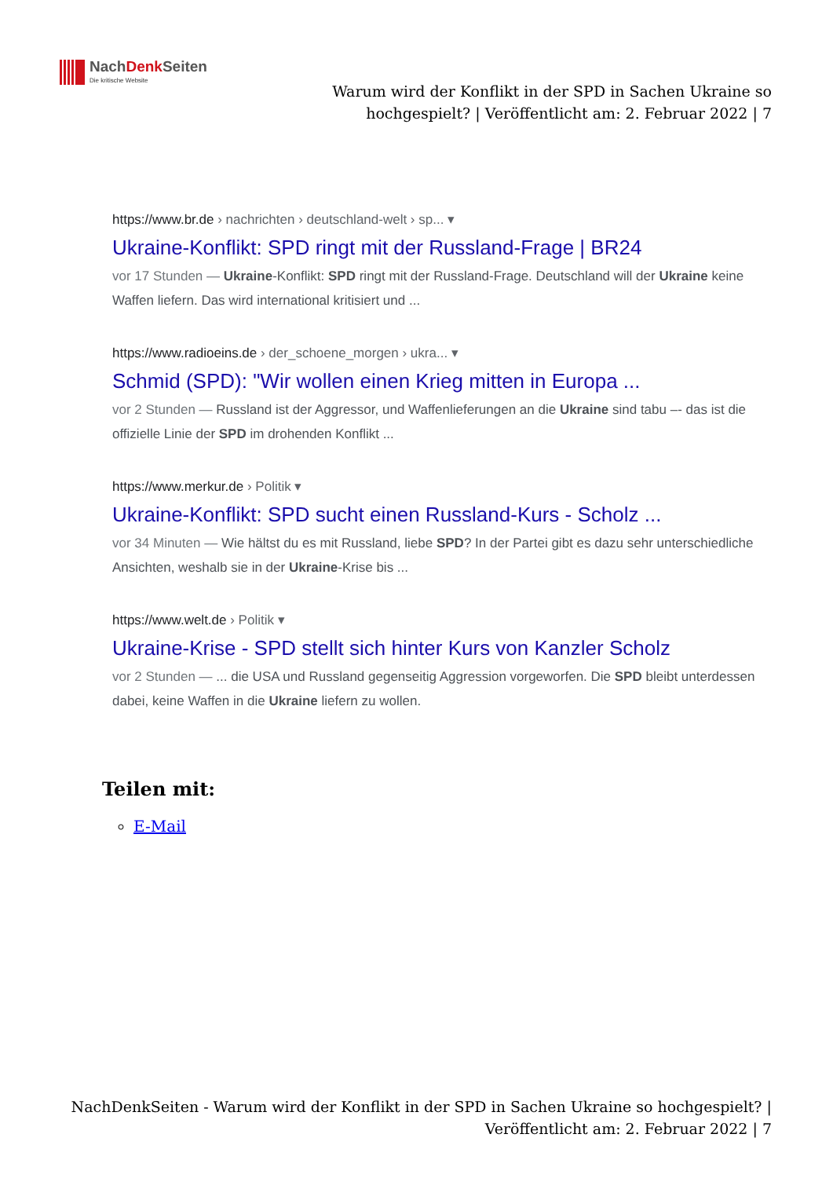NachDenk Seiten
Die kritische Website
Warum wird der Konflikt in der SPD in Sachen Ukraine so hochgespielt? | Veröffentlicht am: 2. Februar 2022 | 7
https://www.br.de › nachrichten › deutschland-welt › sp... ▾
Ukraine-Konflikt: SPD ringt mit der Russland-Frage | BR24
vor 17 Stunden — Ukraine-Konflikt: SPD ringt mit der Russland-Frage. Deutschland will der Ukraine keine Waffen liefern. Das wird international kritisiert und ...
https://www.radioeins.de › der_schoene_morgen › ukra... ▾
Schmid (SPD): "Wir wollen einen Krieg mitten in Europa ...
vor 2 Stunden — Russland ist der Aggressor, und Waffenlieferungen an die Ukraine sind tabu –- das ist die offizielle Linie der SPD im drohenden Konflikt ...
https://www.merkur.de › Politik ▾
Ukraine-Konflikt: SPD sucht einen Russland-Kurs - Scholz ...
vor 34 Minuten — Wie hältst du es mit Russland, liebe SPD? In der Partei gibt es dazu sehr unterschiedliche Ansichten, weshalb sie in der Ukraine-Krise bis ...
https://www.welt.de › Politik ▾
Ukraine-Krise - SPD stellt sich hinter Kurs von Kanzler Scholz
vor 2 Stunden — ... die USA und Russland gegenseitig Aggression vorgeworfen. Die SPD bleibt unterdessen dabei, keine Waffen in die Ukraine liefern zu wollen.
Teilen mit:
E-Mail
NachDenkSeiten - Warum wird der Konflikt in der SPD in Sachen Ukraine so hochgespielt? | Veröffentlicht am: 2. Februar 2022 | 7